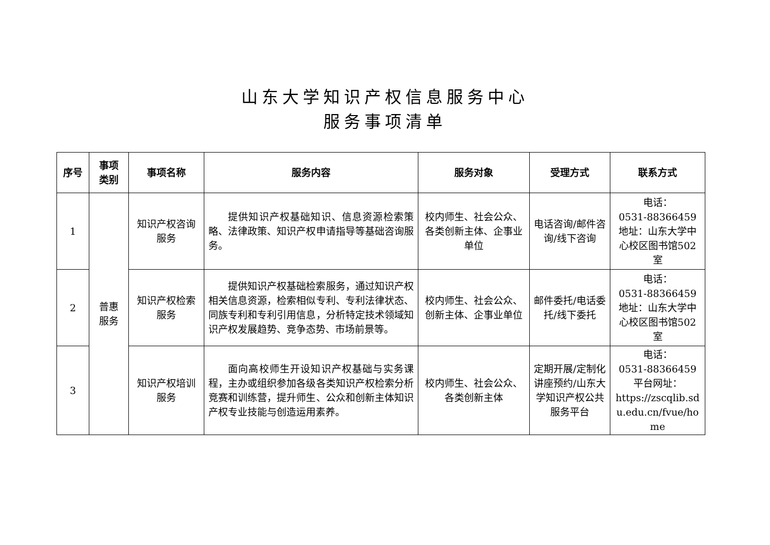山东大学知识产权信息服务中心
服务事项清单
| 序号 | 事项 类别 | 事项名称 | 服务内容 | 服务对象 | 受理方式 | 联系方式 |
| --- | --- | --- | --- | --- | --- | --- |
| 1 | 普惠 服务 | 知识产权咨询服务 | 提供知识产权基础知识、信息资源检索策略、法律政策、知识产权申请指导等基础咨询服务。 | 校内师生、社会公众、各类创新主体、企事业单位 | 电话咨询/邮件咨询/线下咨询 | 电话： 0531-88366459 地址：山东大学中心校区图书馆502室 |
| 2 | | 知识产权检索服务 | 提供知识产权基础检索服务，通过知识产权相关信息资源，检索相似专利、专利法律状态、同族专利和专利引用信息，分析特定技术领域知识产权发展趋势、竞争态势、市场前景等。 | 校内师生、社会公众、创新主体、企事业单位 | 邮件委托/电话委托/线下委托 | 电话： 0531-88366459 地址：山东大学中心校区图书馆502室 |
| 3 | | 知识产权培训服务 | 面向高校师生开设知识产权基础与实务课程，主办或组织参加各级各类知识产权检索分析竞赛和训练营，提升师生、公众和创新主体知识产权专业技能与创造运用素养。 | 校内师生、社会公众、各类创新主体 | 定期开展/定制化讲座预约/山东大学知识产权公共服务平台 | 电话： 0531-88366459 平台网址： https://zscqlib.sdu.edu.cn/fvue/home |